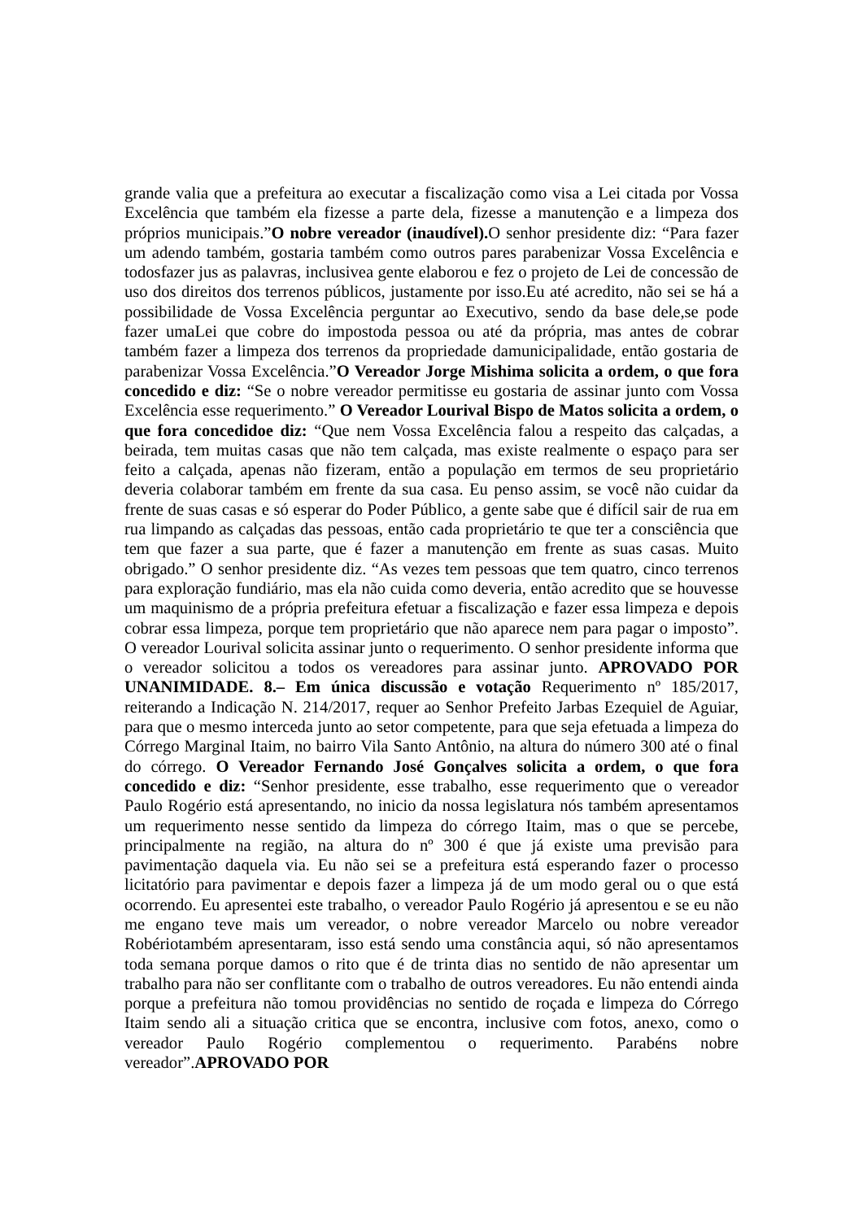grande valia que a prefeitura ao executar a fiscalização como visa a Lei citada por Vossa Excelência que também ela fizesse a parte dela, fizesse a manutenção e a limpeza dos próprios municipais.”O nobre vereador (inaudível). O senhor presidente diz: “Para fazer um adendo também, gostaria também como outros pares parabenizar Vossa Excelência e todosfazer jus as palavras, inclusivea gente elaborou e fez o projeto de Lei de concessão de uso dos direitos dos terrenos públicos, justamente por isso.Eu até acredito, não sei se há a possibilidade de Vossa Excelência perguntar ao Executivo, sendo da base dele,se pode fazer umaLei que cobre do impostoda pessoa ou até da própria, mas antes de cobrar também fazer a limpeza dos terrenos da propriedade damunicipalidade, então gostaria de parabenizar Vossa Excelência.”O Vereador Jorge Mishima solicita a ordem, o que fora concedido e diz: “Se o nobre vereador permitisse eu gostaria de assinar junto com Vossa Excelência esse requerimento.” O Vereador Lourival Bispo de Matos solicita a ordem, o que fora concedidoe diz: “Que nem Vossa Excelência falou a respeito das calçadas, a beirada, tem muitas casas que não tem calçada, mas existe realmente o espaço para ser feito a calçada, apenas não fizeram, então a população em termos de seu proprietário deveria colaborar também em frente da sua casa. Eu penso assim, se você não cuidar da frente de suas casas e só esperar do Poder Público, a gente sabe que é difícil sair de rua em rua limpando as calçadas das pessoas, então cada proprietário te que ter a consciência que tem que fazer a sua parte, que é fazer a manutenção em frente as suas casas. Muito obrigado.” O senhor presidente diz. “As vezes tem pessoas que tem quatro, cinco terrenos para exploração fundiário, mas ela não cuida como deveria, então acredito que se houvesse um maquinismo de a própria prefeitura efetuar a fiscalização e fazer essa limpeza e depois cobrar essa limpeza, porque tem proprietário que não aparece nem para pagar o imposto”. O vereador Lourival solicita assinar junto o requerimento. O senhor presidente informa que o vereador solicitou a todos os vereadores para assinar junto. APROVADO POR UNANIMIDADE. 8.– Em única discussão e votação Requerimento nº 185/2017, reiterando a Indicação N. 214/2017, requer ao Senhor Prefeito Jarbas Ezequiel de Aguiar, para que o mesmo interceda junto ao setor competente, para que seja efetuada a limpeza do Córrego Marginal Itaim, no bairro Vila Santo Antônio, na altura do número 300 até o final do córrego. O Vereador Fernando José Gonçalves solicita a ordem, o que fora concedido e diz: “Senhor presidente, esse trabalho, esse requerimento que o vereador Paulo Rogério está apresentando, no inicio da nossa legislatura nós também apresentamos um requerimento nesse sentido da limpeza do córrego Itaim, mas o que se percebe, principalmente na região, na altura do nº 300 é que já existe uma previsão para pavimentação daquela via. Eu não sei se a prefeitura está esperando fazer o processo licitatório para pavimentar e depois fazer a limpeza já de um modo geral ou o que está ocorrendo. Eu apresentei este trabalho, o vereador Paulo Rogério já apresentou e se eu não me engano teve mais um vereador, o nobre vereador Marcelo ou nobre vereador Robériotambém apresentaram, isso está sendo uma constância aqui, só não apresentamos toda semana porque damos o rito que é de trinta dias no sentido de não apresentar um trabalho para não ser conflitante com o trabalho de outros vereadores. Eu não entendi ainda porque a prefeitura não tomou providências no sentido de roçada e limpeza do Córrego Itaim sendo ali a situação critica que se encontra, inclusive com fotos, anexo, como o vereador Paulo Rogério complementou o requerimento. Parabéns nobre vereador”.APROVADO POR